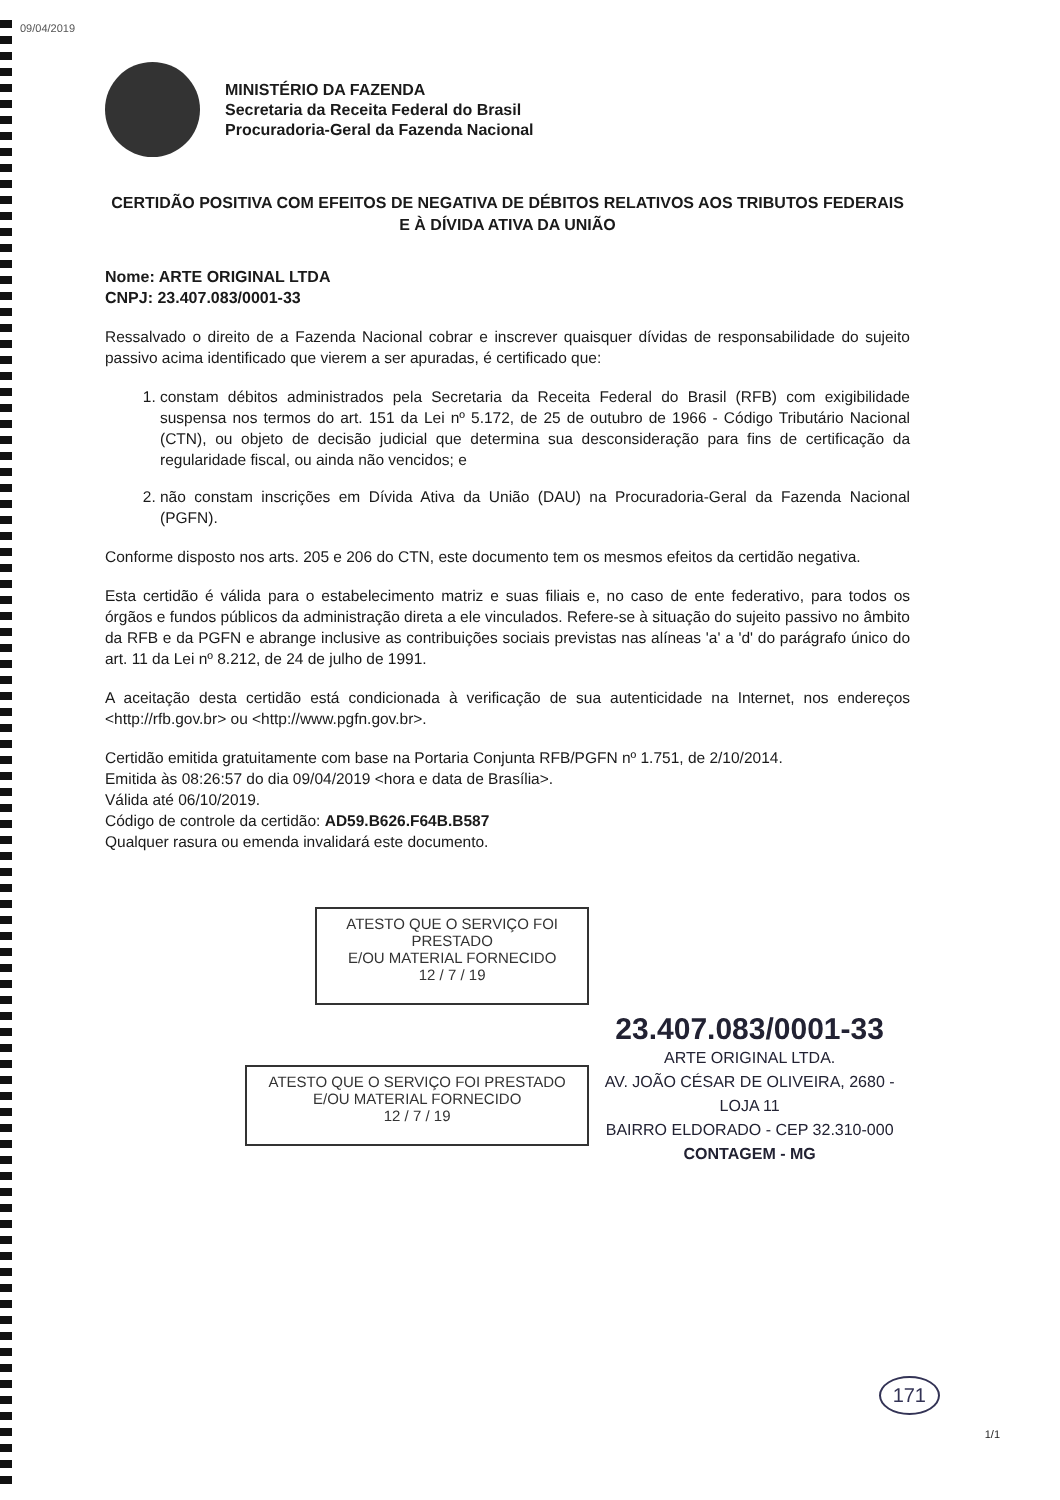09/04/2019
MINISTÉRIO DA FAZENDA
Secretaria da Receita Federal do Brasil
Procuradoria-Geral da Fazenda Nacional
CERTIDÃO POSITIVA COM EFEITOS DE NEGATIVA DE DÉBITOS RELATIVOS AOS TRIBUTOS FEDERAIS E À DÍVIDA ATIVA DA UNIÃO
Nome: ARTE ORIGINAL LTDA
CNPJ: 23.407.083/0001-33
Ressalvado o direito de a Fazenda Nacional cobrar e inscrever quaisquer dívidas de responsabilidade do sujeito passivo acima identificado que vierem a ser apuradas, é certificado que:
1. constam débitos administrados pela Secretaria da Receita Federal do Brasil (RFB) com exigibilidade suspensa nos termos do art. 151 da Lei nº 5.172, de 25 de outubro de 1966 - Código Tributário Nacional (CTN), ou objeto de decisão judicial que determina sua desconsideração para fins de certificação da regularidade fiscal, ou ainda não vencidos; e
2. não constam inscrições em Dívida Ativa da União (DAU) na Procuradoria-Geral da Fazenda Nacional (PGFN).
Conforme disposto nos arts. 205 e 206 do CTN, este documento tem os mesmos efeitos da certidão negativa.
Esta certidão é válida para o estabelecimento matriz e suas filiais e, no caso de ente federativo, para todos os órgãos e fundos públicos da administração direta a ele vinculados. Refere-se à situação do sujeito passivo no âmbito da RFB e da PGFN e abrange inclusive as contribuições sociais previstas nas alíneas 'a' a 'd' do parágrafo único do art. 11 da Lei nº 8.212, de 24 de julho de 1991.
A aceitação desta certidão está condicionada à verificação de sua autenticidade na Internet, nos endereços <http://rfb.gov.br> ou <http://www.pgfn.gov.br>.
Certidão emitida gratuitamente com base na Portaria Conjunta RFB/PGFN nº 1.751, de 2/10/2014.
Emitida às 08:26:57 do dia 09/04/2019 <hora e data de Brasília>.
Válida até 06/10/2019.
Código de controle da certidão: AD59.B626.F64B.B587
Qualquer rasura ou emenda invalidará este documento.
ATESTO QUE O SERVIÇO FOI PRESTADO
E/OU MATERIAL FORNECIDO
12 / 7 / 19
ATESTO QUE O SERVIÇO FOI PRESTADO
E/OU MATERIAL FORNECIDO
12 / 7 / 19
23.407.083/0001-33
ARTE ORIGINAL LTDA.
AV. JOÃO CÉSAR DE OLIVEIRA, 2680 - LOJA 11
BAIRRO ELDORADO - CEP 32.310-000
CONTAGEM - MG
171
1/1